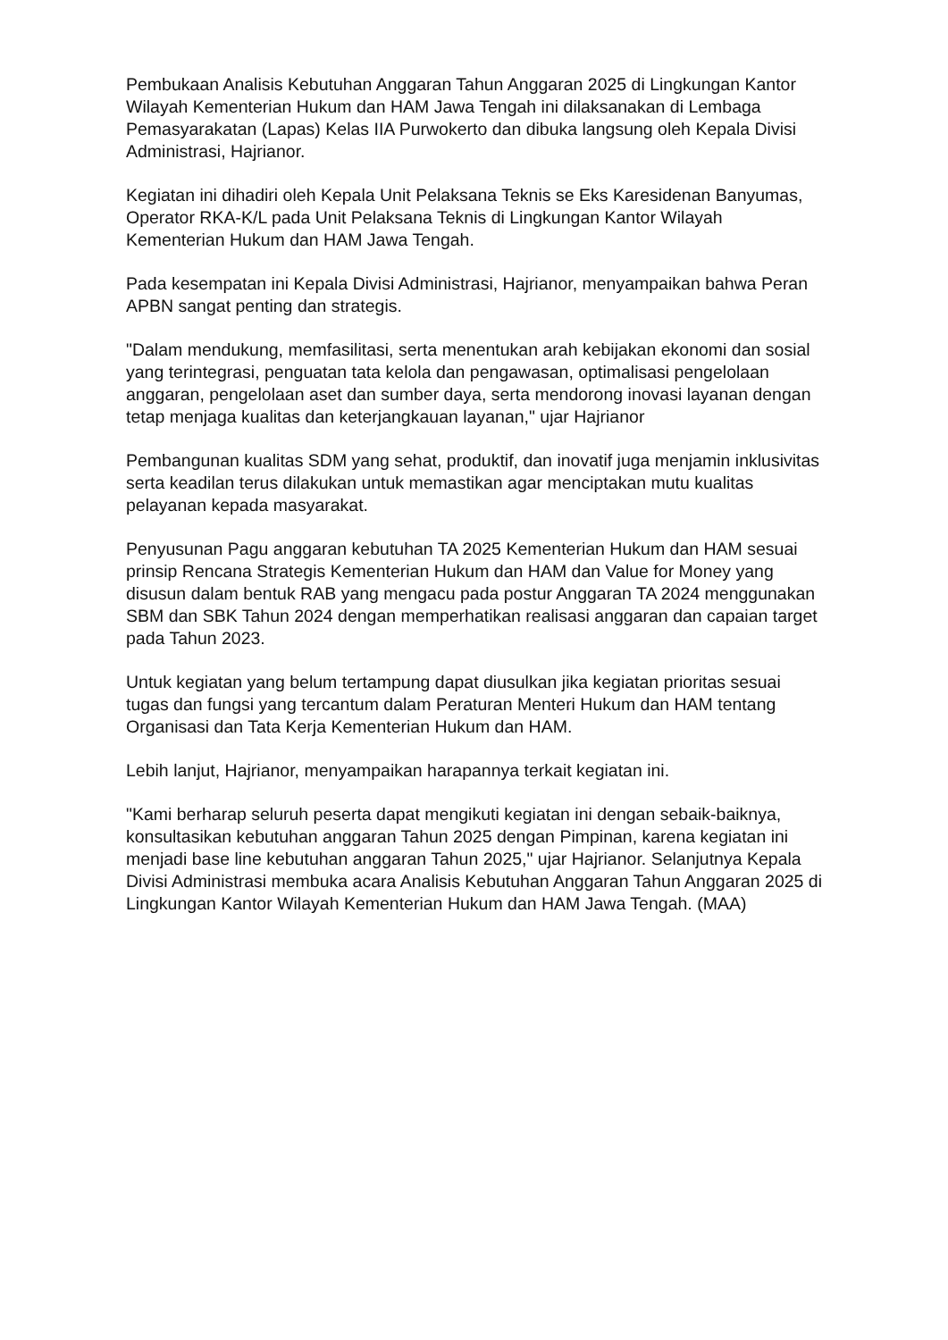Pembukaan Analisis Kebutuhan Anggaran Tahun Anggaran 2025 di Lingkungan Kantor Wilayah Kementerian Hukum dan HAM Jawa Tengah ini dilaksanakan di Lembaga Pemasyarakatan (Lapas) Kelas IIA Purwokerto dan dibuka langsung oleh Kepala Divisi Administrasi, Hajrianor.
Kegiatan ini dihadiri oleh Kepala Unit Pelaksana Teknis se Eks Karesidenan Banyumas, Operator RKA-K/L pada Unit Pelaksana Teknis di Lingkungan Kantor Wilayah Kementerian Hukum dan HAM Jawa Tengah.
Pada kesempatan ini Kepala Divisi Administrasi, Hajrianor, menyampaikan bahwa Peran APBN sangat penting dan strategis.
"Dalam mendukung, memfasilitasi, serta menentukan arah kebijakan ekonomi dan sosial yang terintegrasi, penguatan tata kelola dan pengawasan, optimalisasi pengelolaan anggaran, pengelolaan aset dan sumber daya, serta mendorong inovasi layanan dengan tetap menjaga kualitas dan keterjangkauan layanan," ujar Hajrianor
Pembangunan kualitas SDM yang sehat, produktif, dan inovatif juga menjamin inklusivitas serta keadilan terus dilakukan untuk memastikan agar menciptakan mutu kualitas pelayanan kepada masyarakat.
Penyusunan Pagu anggaran kebutuhan TA 2025 Kementerian Hukum dan HAM sesuai prinsip Rencana Strategis Kementerian Hukum dan HAM dan Value for Money yang disusun dalam bentuk RAB yang mengacu pada postur Anggaran TA 2024 menggunakan SBM dan SBK Tahun 2024 dengan memperhatikan realisasi anggaran dan capaian target pada Tahun 2023.
Untuk kegiatan yang belum tertampung dapat diusulkan jika kegiatan prioritas sesuai tugas dan fungsi yang tercantum dalam Peraturan Menteri Hukum dan HAM tentang Organisasi dan Tata Kerja Kementerian Hukum dan HAM.
Lebih lanjut, Hajrianor, menyampaikan harapannya terkait kegiatan ini.
"Kami berharap seluruh peserta dapat mengikuti kegiatan ini dengan sebaik-baiknya, konsultasikan kebutuhan anggaran Tahun 2025 dengan Pimpinan, karena kegiatan ini menjadi base line kebutuhan anggaran Tahun 2025," ujar Hajrianor. Selanjutnya Kepala Divisi Administrasi membuka acara Analisis Kebutuhan Anggaran Tahun Anggaran 2025 di Lingkungan Kantor Wilayah Kementerian Hukum dan HAM Jawa Tengah. (MAA)